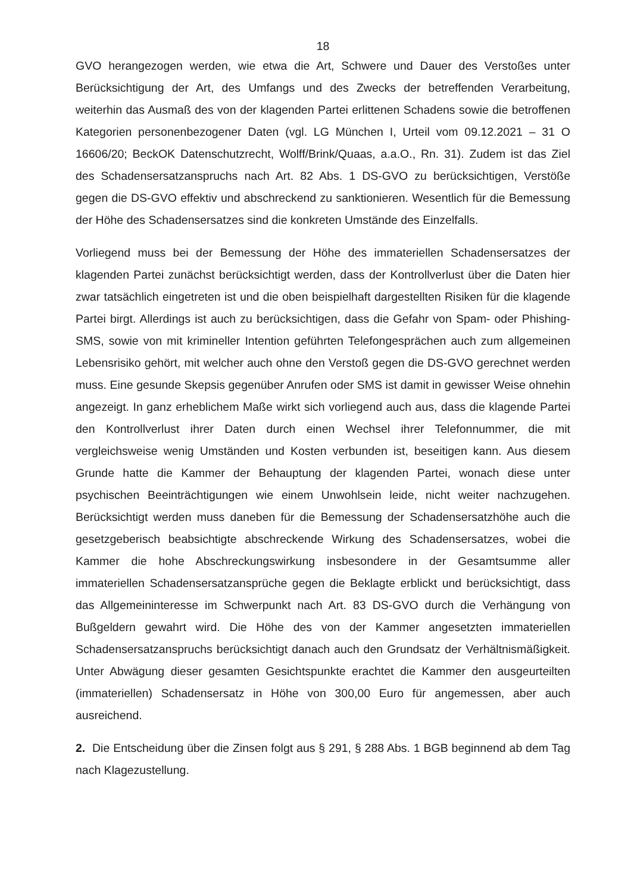18
GVO herangezogen werden, wie etwa die Art, Schwere und Dauer des Verstoßes unter Berücksichtigung der Art, des Umfangs und des Zwecks der betreffenden Verarbeitung, weiterhin das Ausmaß des von der klagenden Partei erlittenen Schadens sowie die betroffenen Kategorien personenbezogener Daten (vgl. LG München I, Urteil vom 09.12.2021 – 31 O 16606/20; BeckOK Datenschutzrecht, Wolff/Brink/Quaas, a.a.O., Rn. 31). Zudem ist das Ziel des Schadensersatzanspruchs nach Art. 82 Abs. 1 DS-GVO zu berücksichtigen, Verstöße gegen die DS-GVO effektiv und abschreckend zu sanktionieren. Wesentlich für die Bemessung der Höhe des Schadensersatzes sind die konkreten Umstände des Einzelfalls.
Vorliegend muss bei der Bemessung der Höhe des immateriellen Schadensersatzes der klagenden Partei zunächst berücksichtigt werden, dass der Kontrollverlust über die Daten hier zwar tatsächlich eingetreten ist und die oben beispielhaft dargestellten Risiken für die klagende Partei birgt. Allerdings ist auch zu berücksichtigen, dass die Gefahr von Spam- oder Phishing-SMS, sowie von mit krimineller Intention geführten Telefongesprächen auch zum allgemeinen Lebensrisiko gehört, mit welcher auch ohne den Verstoß gegen die DS-GVO gerechnet werden muss. Eine gesunde Skepsis gegenüber Anrufen oder SMS ist damit in gewisser Weise ohnehin angezeigt. In ganz erheblichem Maße wirkt sich vorliegend auch aus, dass die klagende Partei den Kontrollverlust ihrer Daten durch einen Wechsel ihrer Telefonnummer, die mit vergleichsweise wenig Umständen und Kosten verbunden ist, beseitigen kann. Aus diesem Grunde hatte die Kammer der Behauptung der klagenden Partei, wonach diese unter psychischen Beeinträchtigungen wie einem Unwohlsein leide, nicht weiter nachzugehen. Berücksichtigt werden muss daneben für die Bemessung der Schadensersatzhöhe auch die gesetzgeberisch beabsichtigte abschreckende Wirkung des Schadensersatzes, wobei die Kammer die hohe Abschreckungswirkung insbesondere in der Gesamtsumme aller immateriellen Schadensersatzansprüche gegen die Beklagte erblickt und berücksichtigt, dass das Allgemeininteresse im Schwerpunkt nach Art. 83 DS-GVO durch die Verhängung von Bußgeldern gewahrt wird. Die Höhe des von der Kammer angesetzten immateriellen Schadensersatzanspruchs berücksichtigt danach auch den Grundsatz der Verhältnismäßigkeit. Unter Abwägung dieser gesamten Gesichtspunkte erachtet die Kammer den ausgeurteilten (immateriellen) Schadensersatz in Höhe von 300,00 Euro für angemessen, aber auch ausreichend.
2. Die Entscheidung über die Zinsen folgt aus § 291, § 288 Abs. 1 BGB beginnend ab dem Tag nach Klagezustellung.